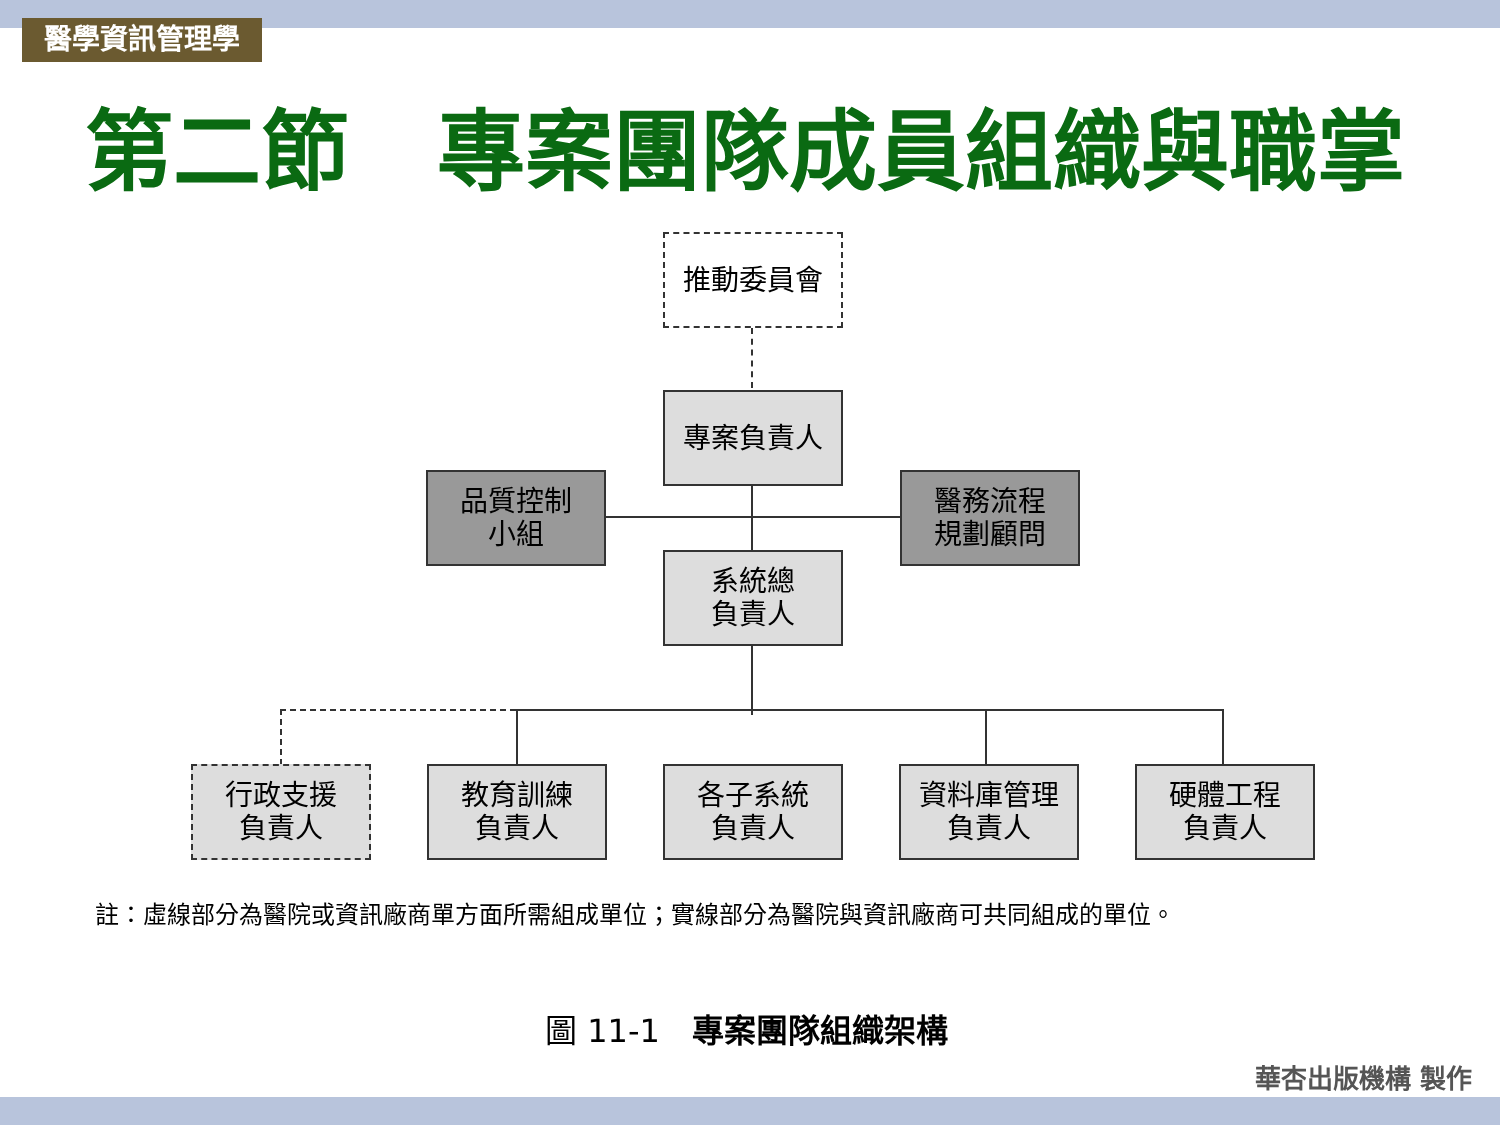醫學資訊管理學
第二節　專案團隊成員組織與職掌
推動委員會
專案負責人
品質控制
小組
醫務流程
規劃顧問
系統總
負責人
行政支援
負責人
教育訓練
負責人
各子系統
負責人
資料庫管理
負責人
硬體工程
負責人
註：虛線部分為醫院或資訊廠商單方面所需組成單位；實線部分為醫院與資訊廠商可共同組成的單位。
圖 11-1　專案團隊組織架構
華杏出版機構 製作